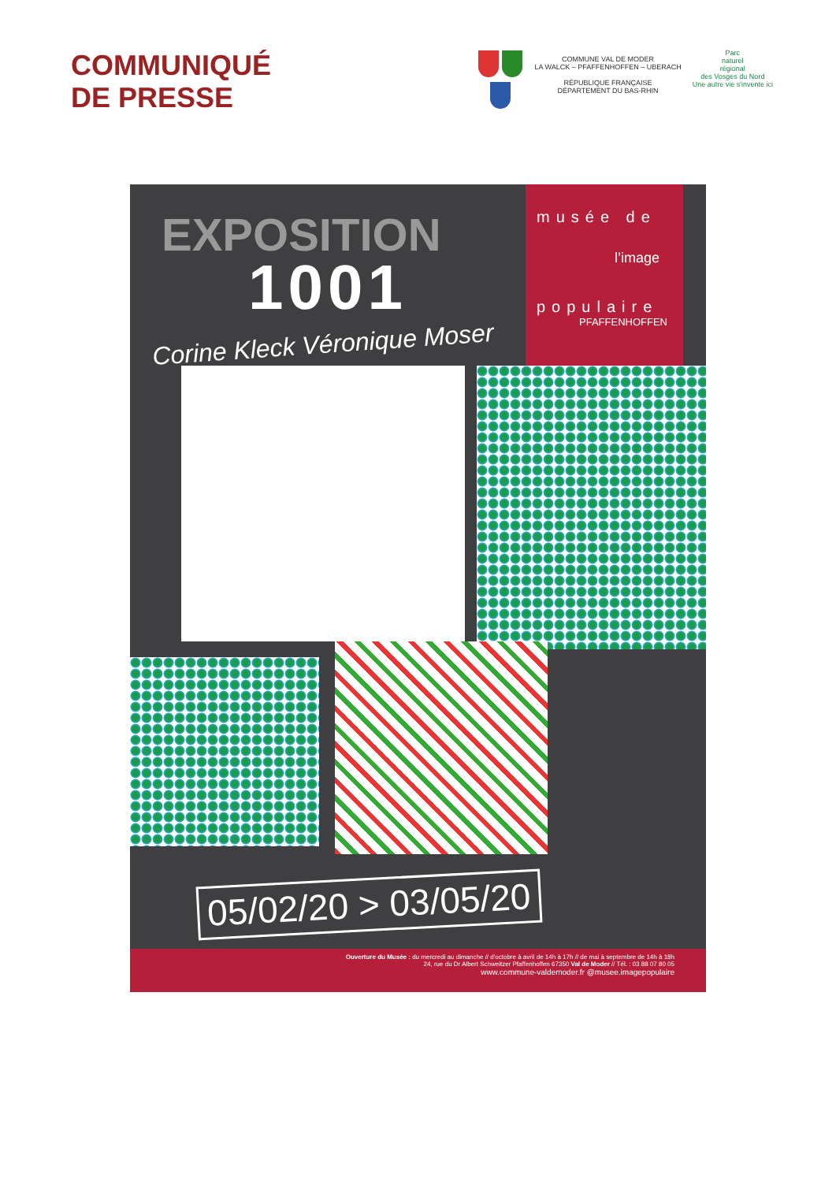COMMUNIQUÉ
DE PRESSE
COMMUNE VAL DE MODER
LA WALCK – PFAFFENHOFFEN – UBERACH
RÉPUBLIQUE FRANÇAISE
DÉPARTEMENT DU BAS-RHIN
Parc
naturel
régional
des Vosges du Nord
Une autre vie s'invente ici
EXPOSITION
1001
musée de
l’image
populaire
PFAFFENHOFFEN
Corine Kleck Véronique Moser
05/02/20 > 03/05/20
Ouverture du Musée : du mercredi au dimanche // d'octobre à avril de 14h à 17h // de mai à septembre de 14h à 18h
24, rue du Dr Albert Schweitzer Pfaffenhoffen 67350 Val de Moder // Tél. : 03 88 07 80 05
www.commune-valdemoder.fr @musee.imagepopulaire